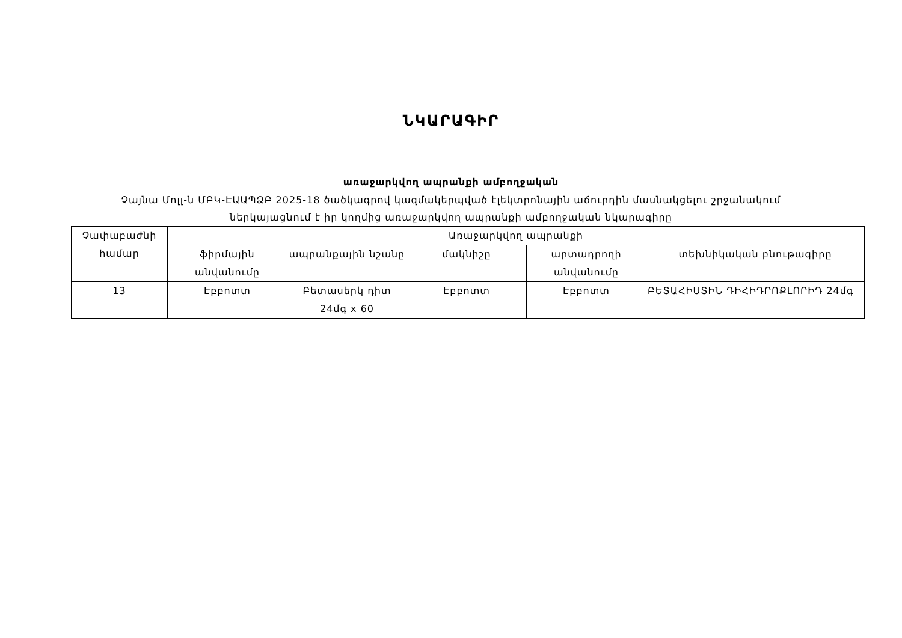ՆԿԱՐԱԳԻՐ
առաջարկվող ապրանքի ամբողջական
Չայնա Մոլլ-ն ՄԲԿ-ԷԱԱՊՁԲ 2025-18 ծածկագրով կազմակերպված էլեկտրոնային աճուրդին մասնակցելու շրջանակում
ներկայացնում է իր կողմից առաջարկվող ապրանքի ամբողջական նկարագիրը
| Չափաբաժնի համար | Առաջարկվող ապրանքի | | | | |
| --- | --- | --- | --- | --- | --- |
| | ֆիրմային անվանումը | ապրանքային նշանը | մակնիշը | արտադրողի անվանումը | տեխնիկական բնութագիրը |
| 13 | Էբբոտտ | Բետասերկ դիտ 24մգ x 60 | Էբբոտտ | Էբբոտտ | ԲԵՏԱՀԻՍՏԻՆ ԴԻՀԻԴՐՈՔԼՈՐԻԴ 24մգ |